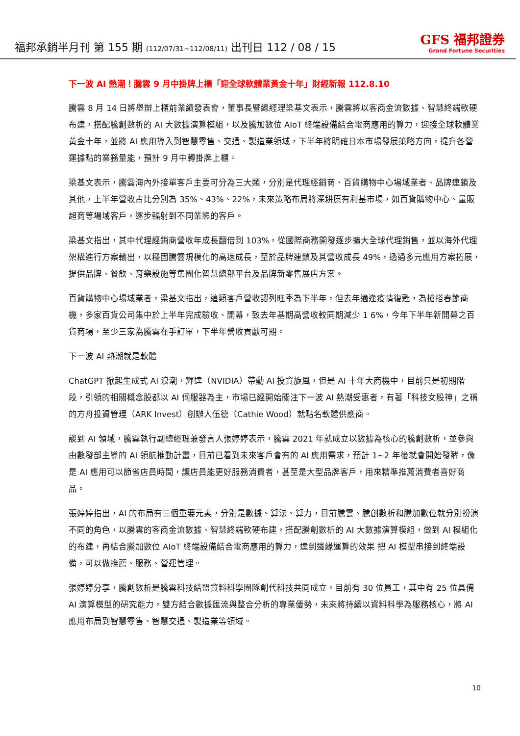福邦承銷半月刊 第 155 期 (112/07/31~112/08/11) 出刊日 112 / 08 / 15
GFS 福邦證券
Grand Fortune Securities
下一波 AI 熱潮！騰雲 9 月中掛牌上櫃「迎全球軟體業黃金十年」財經新報 112.8.10
騰雲 8 月 14 日將舉辦上櫃前業績發表會，董事長暨總經理梁基文表示，騰雲將以客商金流數據、智慧終端軟硬布建，搭配騰創數析的 AI 大數據演算模組，以及騰加數位 AIoT 終端設備結合電商應用的算力，迎接全球軟體業黃金十年，並將 AI 應用導入到智慧零售、交通、製造業領域，下半年將明確日本市場發展策略方向，提升各營運據點的業務量能，預計 9 月中轉掛牌上櫃。
梁基文表示，騰雲海內外接單客戶主要可分為三大類，分別是代理經銷商、百貨購物中心場域業者、品牌連鎖及其他，上半年營收占比分別為 35%、43%、22%，未來策略布局將深耕原有利基市場，如百貨購物中心、量販超商等場域客戶，逐步輻射到不同業態的客戶。
梁基文指出，其中代理經銷商營收年成長翻倍到 103%，從國際商務開發逐步擴大全球代理銷售，並以海外代理架構進行方案輸出，以穩固騰雲規模化的高速成長，至於品牌連鎖及其營收成長 49%，透過多元應用方案拓展，提供品牌、餐飲、育樂設施等集團化智慧總部平台及品牌新零售展店方案。
百貨購物中心場域業者，梁基文指出，這類客戶營收認列旺季為下半年，但去年適逢疫情復甦，為搶搭春節商機，多家百貨公司集中於上半年完成驗收、開幕，致去年基期高營收較同期減少 1 6%，今年下半年新開幕之百貨商場，至少三家為騰雲在手訂單，下半年營收貢獻可期。
下一波 AI 熱潮就是軟體
ChatGPT 掀起生成式 AI 浪潮，輝達（NVIDIA）帶動 AI 投資旋風，但是 AI 十年大商機中，目前只是初期階段，引領的相關概念股都以 AI 伺服器為主，市場已經開始關注下一波 AI 熱潮受惠者，有著「科技女股神」之稱的方舟投資管理（ARK Invest）創辦人伍德（Cathie Wood）就點名軟體供應商。
談到 AI 領域，騰雲執行副總經理兼發言人張婷婷表示，騰雲 2021 年就成立以數據為核心的騰創數析，並參與由數發部主導的 AI 領航推動計畫，目前已看到未來客戶會有的 AI 應用需求，預計 1~2 年後就會開始發酵，像是 AI 應用可以節省店員時間，讓店員能更好服務消費者，甚至是大型品牌客戶，用來精準推薦消費者喜好商品。
張婷婷指出，AI 的布局有三個重要元素，分別是數據、算法、算力，目前騰雲、騰創數析和騰加數位就分別扮演不同的角色，以騰雲的客商金流數據、智慧終端軟硬布建，搭配騰創數析的 AI 大數據演算模組，做到 AI 模組化的布建，再結合騰加數位 AIoT 終端設備結合電商應用的算力，達到邊緣運算的效果 把 AI 模型串接到終端設備，可以做推薦、服務、營運管理。
張婷婷分享，騰創數析是騰雲科技結盟資料科學團隊創代科技共同成立，目前有 30 位員工，其中有 25 位具備 AI 演算模型的研究能力，雙方結合數據匯流與整合分析的專業優勢，未來將持續以資料科學為服務核心，將 AI 應用布局到智慧零售、智慧交通、製造業等領域。
10